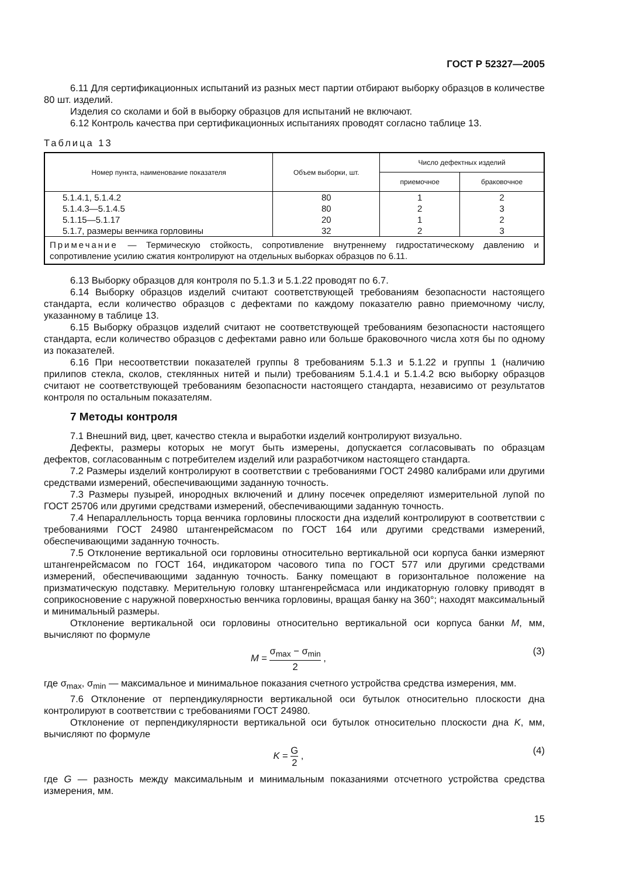ГОСТ Р 52327—2005
6.11 Для сертификационных испытаний из разных мест партии отбирают выборку образцов в количестве 80 шт. изделий.
Изделия со сколами и бой в выборку образцов для испытаний не включают.
6.12 Контроль качества при сертификационных испытаниях проводят согласно таблице 13.
Таблица 13
| Номер пункта, наименование показателя | Объем выборки, шт. | Число дефектных изделий | |
| --- | --- | --- | --- |
| | | приемочное | браковочное |
| 5.1.4.1, 5.1.4.2 | 80 | 1 | 2 |
| 5.1.4.3—5.1.4.5 | 80 | 2 | 3 |
| 5.1.15—5.1.17 | 20 | 1 | 2 |
| 5.1.7, размеры венчика горловины | 32 | 2 | 3 |
| Примечание — Термическую стойкость, сопротивление внутреннему гидростатическому давлению и сопротивление усилию сжатия контролируют на отдельных выборках образцов по 6.11. | | | |
6.13 Выборку образцов для контроля по 5.1.3 и 5.1.22 проводят по 6.7.
6.14 Выборку образцов изделий считают соответствующей требованиям безопасности настоящего стандарта, если количество образцов с дефектами по каждому показателю равно приемочному числу, указанному в таблице 13.
6.15 Выборку образцов изделий считают не соответствующей требованиям безопасности настоящего стандарта, если количество образцов с дефектами равно или больше браковочного числа хотя бы по одному из показателей.
6.16 При несоответствии показателей группы 8 требованиям 5.1.3 и 5.1.22 и группы 1 (наличию прилипов стекла, сколов, стеклянных нитей и пыли) требованиям 5.1.4.1 и 5.1.4.2 всю выборку образцов считают не соответствующей требованиям безопасности настоящего стандарта, независимо от результатов контроля по остальным показателям.
7 Методы контроля
7.1 Внешний вид, цвет, качество стекла и выработки изделий контролируют визуально.
Дефекты, размеры которых не могут быть измерены, допускается согласовывать по образцам дефектов, согласованным с потребителем изделий или разработчиком настоящего стандарта.
7.2 Размеры изделий контролируют в соответствии с требованиями ГОСТ 24980 калибрами или другими средствами измерений, обеспечивающими заданную точность.
7.3 Размеры пузырей, инородных включений и длину посечек определяют измерительной лупой по ГОСТ 25706 или другими средствами измерений, обеспечивающими заданную точность.
7.4 Непараллельность торца венчика горловины плоскости дна изделий контролируют в соответствии с требованиями ГОСТ 24980 штангенрейсмасом по ГОСТ 164 или другими средствами измерений, обеспечивающими заданную точность.
7.5 Отклонение вертикальной оси горловины относительно вертикальной оси корпуса банки измеряют штангенрейсмасом по ГОСТ 164, индикатором часового типа по ГОСТ 577 или другими средствами измерений, обеспечивающими заданную точность. Банку помещают в горизонтальное положение на призматическую подставку. Мерительную головку штангенрейсмаса или индикаторную головку приводят в соприкосновение с наружной поверхностью венчика горловины, вращая банку на 360°; находят максимальный и минимальный размеры.
Отклонение вертикальной оси горловины относительно вертикальной оси корпуса банки M, мм, вычисляют по формуле
M = σ<sub>max</sub> − σ<sub>min</sub> 2 , (3)
где σ<sub>max</sub>, σ<sub>min</sub> — максимальное и минимальное показания счетного устройства средства измерения, мм.
7.6 Отклонение от перпендикулярности вертикальной оси бутылок относительно плоскости дна контролируют в соответствии с требованиями ГОСТ 24980.
Отклонение от перпендикулярности вертикальной оси бутылок относительно плоскости дна K, мм, вычисляют по формуле
K = G 2 , (4)
где G — разность между максимальным и минимальным показаниями отсчетного устройства средства измерения, мм.
15